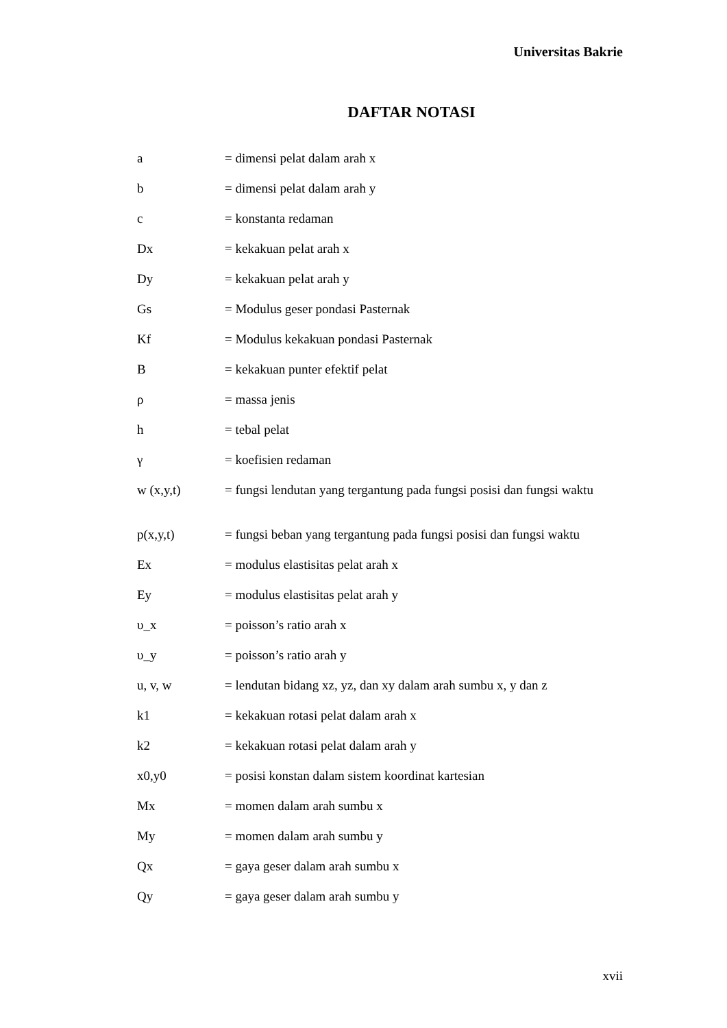Universitas Bakrie
DAFTAR NOTASI
| a | = dimensi pelat dalam arah x |
| b | = dimensi pelat dalam arah y |
| c | = konstanta redaman |
| Dx | = kekakuan pelat arah x |
| Dy | = kekakuan pelat arah y |
| Gs | = Modulus geser pondasi Pasternak |
| Kf | = Modulus kekakuan pondasi Pasternak |
| B | = kekakuan punter efektif pelat |
| ρ | = massa jenis |
| h | = tebal pelat |
| γ | = koefisien redaman |
| w (x,y,t) | = fungsi lendutan yang tergantung pada fungsi posisi dan fungsi waktu |
| p(x,y,t) | = fungsi beban yang tergantung pada fungsi posisi dan fungsi waktu |
| Ex | = modulus elastisitas pelat arah x |
| Ey | = modulus elastisitas pelat arah y |
| υ_x | = poisson’s ratio arah x |
| υ_y | = poisson’s ratio arah y |
| u, v, w | = lendutan bidang xz, yz, dan xy dalam arah sumbu x, y dan z |
| k1 | = kekakuan rotasi pelat dalam arah x |
| k2 | = kekakuan rotasi pelat dalam arah y |
| x0,y0 | = posisi konstan dalam sistem koordinat kartesian |
| Mx | = momen dalam arah sumbu x |
| My | = momen dalam arah sumbu y |
| Qx | = gaya geser dalam arah sumbu x |
| Qy | = gaya geser dalam arah sumbu y |
xvii